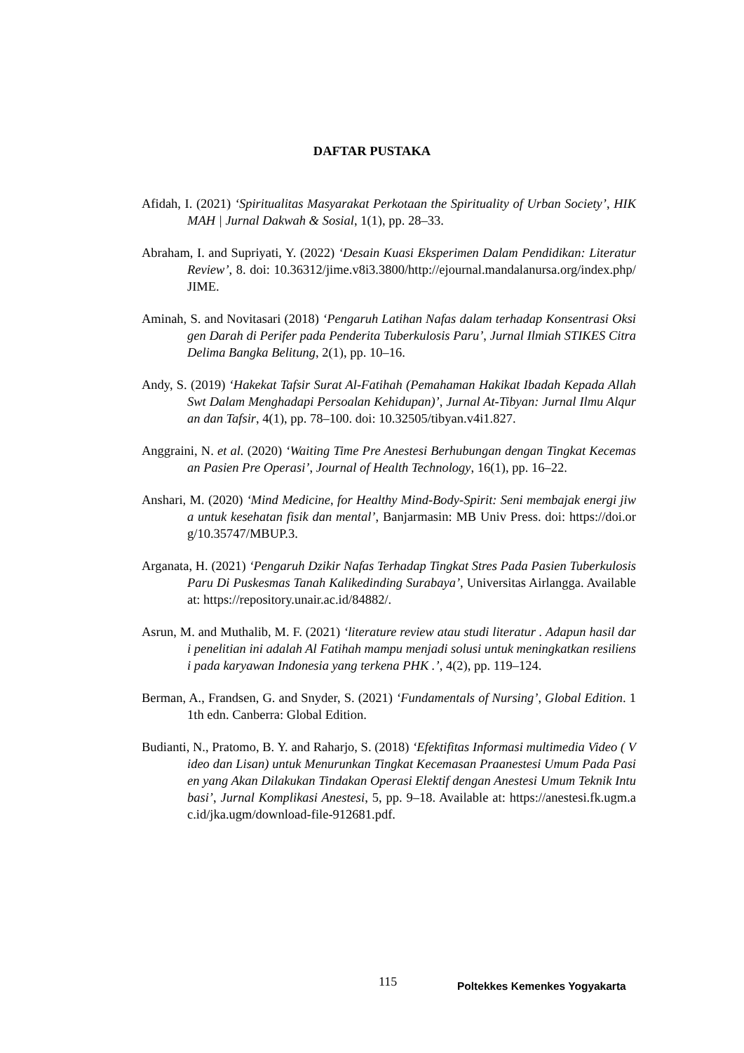DAFTAR PUSTAKA
Afidah, I. (2021) ‘Spiritualitas Masyarakat Perkotaan the Spirituality of Urban Society’, HIKMAH | Jurnal Dakwah & Sosial, 1(1), pp. 28–33.
Abraham, I. and Supriyati, Y. (2022) ‘Desain Kuasi Eksperimen Dalam Pendidikan: Literatur Review’, 8. doi: 10.36312/jime.v8i3.3800/http://ejournal.mandalanursa.org/index.php/JIME.
Aminah, S. and Novitasari (2018) ‘Pengaruh Latihan Nafas dalam terhadap Konsentrasi Oksigen Darah di Perifer pada Penderita Tuberkulosis Paru’, Jurnal Ilmiah STIKES Citra Delima Bangka Belitung, 2(1), pp. 10–16.
Andy, S. (2019) ‘Hakekat Tafsir Surat Al-Fatihah (Pemahaman Hakikat Ibadah Kepada Allah Swt Dalam Menghadapi Persoalan Kehidupan)’, Jurnal At-Tibyan: Jurnal Ilmu Alquran dan Tafsir, 4(1), pp. 78–100. doi: 10.32505/tibyan.v4i1.827.
Anggraini, N. et al. (2020) ‘Waiting Time Pre Anestesi Berhubungan dengan Tingkat Kecemasan Pasien Pre Operasi’, Journal of Health Technology, 16(1), pp. 16–22.
Anshari, M. (2020) ‘Mind Medicine, for Healthy Mind-Body-Spirit: Seni membajak energi jiwa untuk kesehatan fisik dan mental’, Banjarmasin: MB Univ Press. doi: https://doi.org/10.35747/MBUP.3.
Arganata, H. (2021) ‘Pengaruh Dzikir Nafas Terhadap Tingkat Stres Pada Pasien Tuberkulosis Paru Di Puskesmas Tanah Kalikedinding Surabaya’, Universitas Airlangga. Available at: https://repository.unair.ac.id/84882/.
Asrun, M. and Muthalib, M. F. (2021) ‘literature review atau studi literatur . Adapun hasil dari penelitian ini adalah Al Fatihah mampu menjadi solusi untuk meningkatkan resiliensi pada karyawan Indonesia yang terkena PHK .’, 4(2), pp. 119–124.
Berman, A., Frandsen, G. and Snyder, S. (2021) ‘Fundamentals of Nursing’, Global Edition. 11th edn. Canberra: Global Edition.
Budianti, N., Pratomo, B. Y. and Raharjo, S. (2018) ‘Efektifitas Informasi multimedia Video ( Video dan Lisan) untuk Menurunkan Tingkat Kecemasan Praanestesi Umum Pada Pasien yang Akan Dilakukan Tindakan Operasi Elektif dengan Anestesi Umum Teknik Intubasi’, Jurnal Komplikasi Anestesi, 5, pp. 9–18. Available at: https://anestesi.fk.ugm.ac.id/jka.ugm/download-file-912681.pdf.
115 Poltekkes Kemenkes Yogyakarta